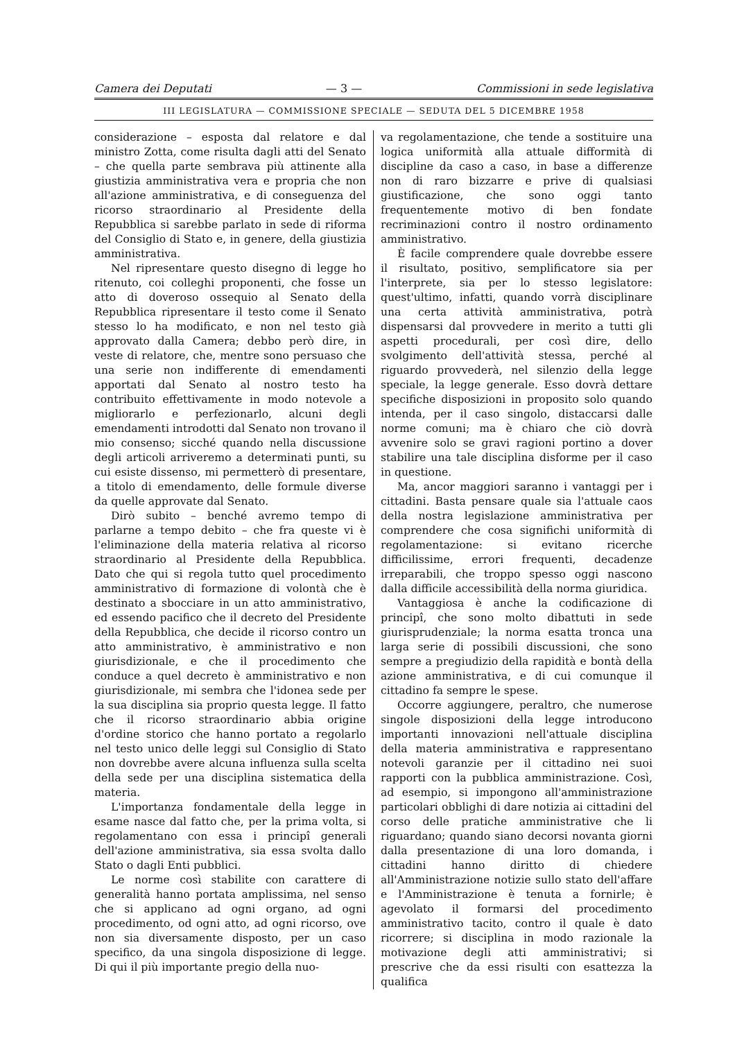Camera dei Deputati — 3 — Commissioni in sede legislativa
III LEGISLATURA — COMMISSIONE SPECIALE — SEDUTA DEL 5 DICEMBRE 1958
considerazione – esposta dal relatore e dal ministro Zotta, come risulta dagli atti del Senato – che quella parte sembrava più attinente alla giustizia amministrativa vera e propria che non all'azione amministrativa, e di conseguenza del ricorso straordinario al Presidente della Repubblica si sarebbe parlato in sede di riforma del Consiglio di Stato e, in genere, della giustizia amministrativa.
Nel ripresentare questo disegno di legge ho ritenuto, coi colleghi proponenti, che fosse un atto di doveroso ossequio al Senato della Repubblica ripresentare il testo come il Senato stesso lo ha modificato, e non nel testo già approvato dalla Camera; debbo però dire, in veste di relatore, che, mentre sono persuaso che una serie non indifferente di emendamenti apportati dal Senato al nostro testo ha contribuito effettivamente in modo notevole a migliorarlo e perfezionarlo, alcuni degli emendamenti introdotti dal Senato non trovano il mio consenso; sicché quando nella discussione degli articoli arriveremo a determinati punti, su cui esiste dissenso, mi permetterò di presentare, a titolo di emendamento, delle formule diverse da quelle approvate dal Senato.
Dirò subito – benché avremo tempo di parlarne a tempo debito – che fra queste vi è l'eliminazione della materia relativa al ricorso straordinario al Presidente della Repubblica. Dato che qui si regola tutto quel procedimento amministrativo di formazione di volontà che è destinato a sbocciare in un atto amministrativo, ed essendo pacifico che il decreto del Presidente della Repubblica, che decide il ricorso contro un atto amministrativo, è amministrativo e non giurisdizionale, e che il procedimento che conduce a quel decreto è amministrativo e non giurisdizionale, mi sembra che l'idonea sede per la sua disciplina sia proprio questa legge. Il fatto che il ricorso straordinario abbia origine d'ordine storico che hanno portato a regolarlo nel testo unico delle leggi sul Consiglio di Stato non dovrebbe avere alcuna influenza sulla scelta della sede per una disciplina sistematica della materia.
L'importanza fondamentale della legge in esame nasce dal fatto che, per la prima volta, si regolamentano con essa i principî generali dell'azione amministrativa, sia essa svolta dallo Stato o dagli Enti pubblici.
Le norme così stabilite con carattere di generalità hanno portata amplissima, nel senso che si applicano ad ogni organo, ad ogni procedimento, od ogni atto, ad ogni ricorso, ove non sia diversamente disposto, per un caso specifico, da una singola disposizione di legge. Di qui il più importante pregio della nuo-
va regolamentazione, che tende a sostituire una logica uniformità alla attuale difformità di discipline da caso a caso, in base a differenze non di raro bizzarre e prive di qualsiasi giustificazione, che sono oggi tanto frequentemente motivo di ben fondate recriminazioni contro il nostro ordinamento amministrativo.
È facile comprendere quale dovrebbe essere il risultato, positivo, semplificatore sia per l'interprete, sia per lo stesso legislatore: quest'ultimo, infatti, quando vorrà disciplinare una certa attività amministrativa, potrà dispensarsi dal provvedere in merito a tutti gli aspetti procedurali, per così dire, dello svolgimento dell'attività stessa, perché al riguardo provvederà, nel silenzio della legge speciale, la legge generale. Esso dovrà dettare specifiche disposizioni in proposito solo quando intenda, per il caso singolo, distaccarsi dalle norme comuni; ma è chiaro che ciò dovrà avvenire solo se gravi ragioni portino a dover stabilire una tale disciplina disforme per il caso in questione.
Ma, ancor maggiori saranno i vantaggi per i cittadini. Basta pensare quale sia l'attuale caos della nostra legislazione amministrativa per comprendere che cosa significhi uniformità di regolamentazione: si evitano ricerche difficilissime, errori frequenti, decadenze irreparabili, che troppo spesso oggi nascono dalla difficile accessibilità della norma giuridica.
Vantaggiosa è anche la codificazione di principî, che sono molto dibattuti in sede giurisprudenziale; la norma esatta tronca una larga serie di possibili discussioni, che sono sempre a pregiudizio della rapidità e bontà della azione amministrativa, e di cui comunque il cittadino fa sempre le spese.
Occorre aggiungere, peraltro, che numerose singole disposizioni della legge introducono importanti innovazioni nell'attuale disciplina della materia amministrativa e rappresentano notevoli garanzie per il cittadino nei suoi rapporti con la pubblica amministrazione. Così, ad esempio, si impongono all'amministrazione particolari obblighi di dare notizia ai cittadini del corso delle pratiche amministrative che li riguardano; quando siano decorsi novanta giorni dalla presentazione di una loro domanda, i cittadini hanno diritto di chiedere all'Amministrazione notizie sullo stato dell'affare e l'Amministrazione è tenuta a fornirle; è agevolato il formarsi del procedimento amministrativo tacito, contro il quale è dato ricorrere; si disciplina in modo razionale la motivazione degli atti amministrativi; si prescrive che da essi risulti con esattezza la qualifica